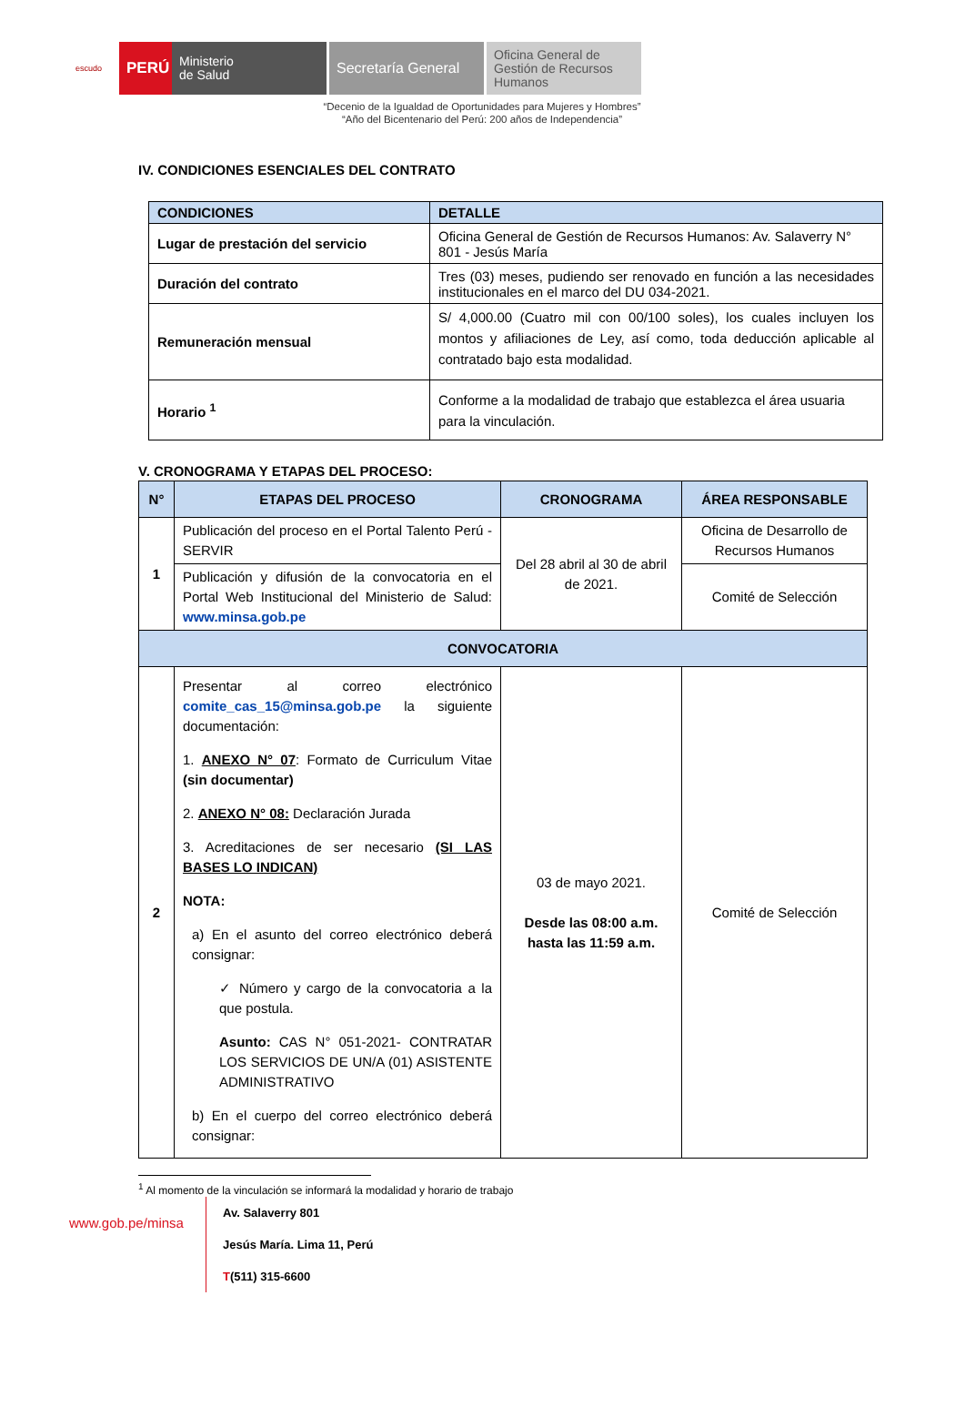escudo
PERÚ
Ministerio
de Salud
Secretaría General
Oficina General de Gestión de Recursos Humanos
“Decenio de la Igualdad de Oportunidades para Mujeres y Hombres”
“Año del Bicentenario del Perú: 200 años de Independencia”
IV. CONDICIONES ESENCIALES DEL CONTRATO
| CONDICIONES | DETALLE |
| --- | --- |
| Lugar de prestación del servicio | Oficina General de Gestión de Recursos Humanos: Av. Salaverry N° 801 - Jesús María |
| Duración del contrato | Tres (03) meses, pudiendo ser renovado en función a las necesidades institucionales en el marco del DU 034-2021. |
| Remuneración mensual | S/ 4,000.00 (Cuatro mil con 00/100 soles), los cuales incluyen los montos y afiliaciones de Ley, así como, toda deducción aplicable al contratado bajo esta modalidad. |
| Horario <sup>1</sup> | Conforme a la modalidad de trabajo que establezca el área usuaria para la vinculación. |
V. CRONOGRAMA Y ETAPAS DEL PROCESO:
| N° | ETAPAS DEL PROCESO | CRONOGRAMA | ÁREA RESPONSABLE |
| --- | --- | --- | --- |
| 1 | Publicación del proceso en el Portal Talento Perú - SERVIR | Del 28 abril al 30 de abril de 2021. | Oficina de Desarrollo de Recursos Humanos |
| | Publicación y difusión de la convocatoria en el Portal Web Institucional del Ministerio de Salud: www.minsa.gob.pe | | Comité de Selección |
| CONVOCATORIA | | | |
| 2 | Presentar al correo electrónico comite_cas_15@minsa.gob.pe la siguiente documentación: 1. ANEXO N° 07 : Formato de Curriculum Vitae (sin documentar) 2. ANEXO N° 08: Declaración Jurada 3. Acreditaciones de ser necesario (SI LAS BASES LO INDICAN) NOTA: a) En el asunto del correo electrónico deberá consignar: ✓ Número y cargo de la convocatoria a la que postula. Asunto: CAS N° 051-2021- CONTRATAR LOS SERVICIOS DE UN/A (01) ASISTENTE ADMINISTRATIVO b) En el cuerpo del correo electrónico deberá consignar: | 03 de mayo 2021. Desde las 08:00 a.m. hasta las 11:59 a.m. | Comité de Selección |
<sup>1</sup> Al momento de la vinculación se informará la modalidad y horario de trabajo
www.gob.pe/minsa
Av. Salaverry 801
Jesús María. Lima 11, Perú
T(511) 315-6600